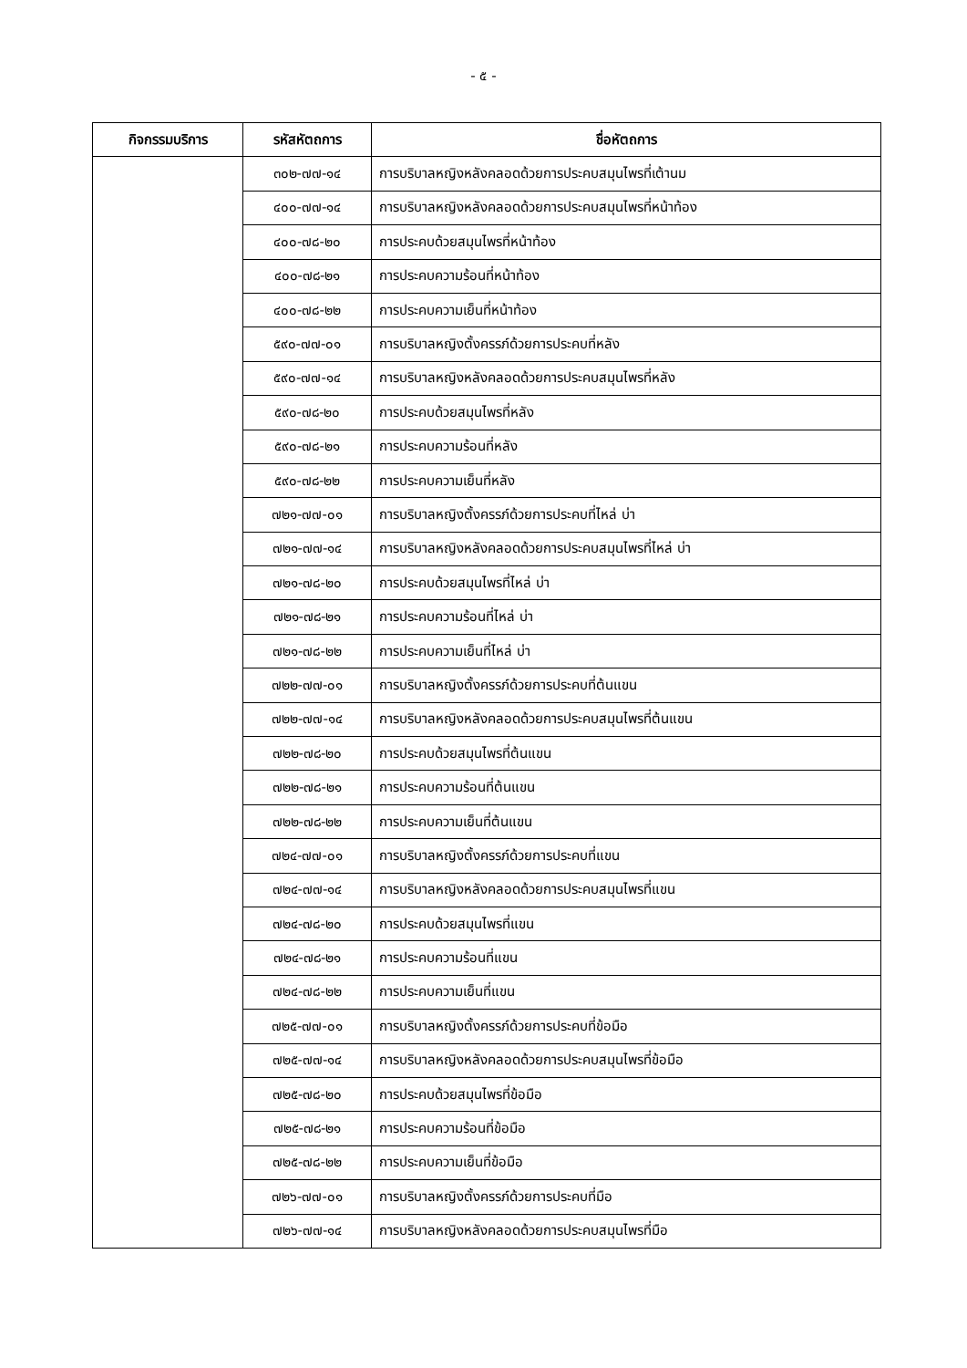- ๕ -
| กิจกรรมบริการ | รหัสหัตถการ | ชื่อหัตถการ |
| --- | --- | --- |
| | ๓๐๒-๗๗-๑๔ | การบริบาลหญิงหลังคลอดด้วยการประคบสมุนไพรที่เต้านม |
| | ๔๐๐-๗๗-๑๔ | การบริบาลหญิงหลังคลอดด้วยการประคบสมุนไพรที่หน้าท้อง |
| | ๔๐๐-๗๘-๒๐ | การประคบด้วยสมุนไพรที่หน้าท้อง |
| | ๔๐๐-๗๘-๒๑ | การประคบความร้อนที่หน้าท้อง |
| | ๔๐๐-๗๘-๒๒ | การประคบความเย็นที่หน้าท้อง |
| | ๕๙๐-๗๗-๐๑ | การบริบาลหญิงตั้งครรภ์ด้วยการประคบที่หลัง |
| | ๕๙๐-๗๗-๑๔ | การบริบาลหญิงหลังคลอดด้วยการประคบสมุนไพรที่หลัง |
| | ๕๙๐-๗๘-๒๐ | การประคบด้วยสมุนไพรที่หลัง |
| | ๕๙๐-๗๘-๒๑ | การประคบความร้อนที่หลัง |
| | ๕๙๐-๗๘-๒๒ | การประคบความเย็นที่หลัง |
| | ๗๒๑-๗๗-๐๑ | การบริบาลหญิงตั้งครรภ์ด้วยการประคบที่ไหล่ บ่า |
| | ๗๒๑-๗๗-๑๔ | การบริบาลหญิงหลังคลอดด้วยการประคบสมุนไพรที่ไหล่ บ่า |
| | ๗๒๑-๗๘-๒๐ | การประคบด้วยสมุนไพรที่ไหล่ บ่า |
| | ๗๒๑-๗๘-๒๑ | การประคบความร้อนที่ไหล่ บ่า |
| | ๗๒๑-๗๘-๒๒ | การประคบความเย็นที่ไหล่ บ่า |
| | ๗๒๒-๗๗-๐๑ | การบริบาลหญิงตั้งครรภ์ด้วยการประคบที่ต้นแขน |
| | ๗๒๒-๗๗-๑๔ | การบริบาลหญิงหลังคลอดด้วยการประคบสมุนไพรที่ต้นแขน |
| | ๗๒๒-๗๘-๒๐ | การประคบด้วยสมุนไพรที่ต้นแขน |
| | ๗๒๒-๗๘-๒๑ | การประคบความร้อนที่ต้นแขน |
| | ๗๒๒-๗๘-๒๒ | การประคบความเย็นที่ต้นแขน |
| | ๗๒๔-๗๗-๐๑ | การบริบาลหญิงตั้งครรภ์ด้วยการประคบที่แขน |
| | ๗๒๔-๗๗-๑๔ | การบริบาลหญิงหลังคลอดด้วยการประคบสมุนไพรที่แขน |
| | ๗๒๔-๗๘-๒๐ | การประคบด้วยสมุนไพรที่แขน |
| | ๗๒๔-๗๘-๒๑ | การประคบความร้อนที่แขน |
| | ๗๒๔-๗๘-๒๒ | การประคบความเย็นที่แขน |
| | ๗๒๕-๗๗-๐๑ | การบริบาลหญิงตั้งครรภ์ด้วยการประคบที่ข้อมือ |
| | ๗๒๕-๗๗-๑๔ | การบริบาลหญิงหลังคลอดด้วยการประคบสมุนไพรที่ข้อมือ |
| | ๗๒๕-๗๘-๒๐ | การประคบด้วยสมุนไพรที่ข้อมือ |
| | ๗๒๕-๗๘-๒๑ | การประคบความร้อนที่ข้อมือ |
| | ๗๒๕-๗๘-๒๒ | การประคบความเย็นที่ข้อมือ |
| | ๗๒๖-๗๗-๐๑ | การบริบาลหญิงตั้งครรภ์ด้วยการประคบที่มือ |
| | ๗๒๖-๗๗-๑๔ | การบริบาลหญิงหลังคลอดด้วยการประคบสมุนไพรที่มือ |